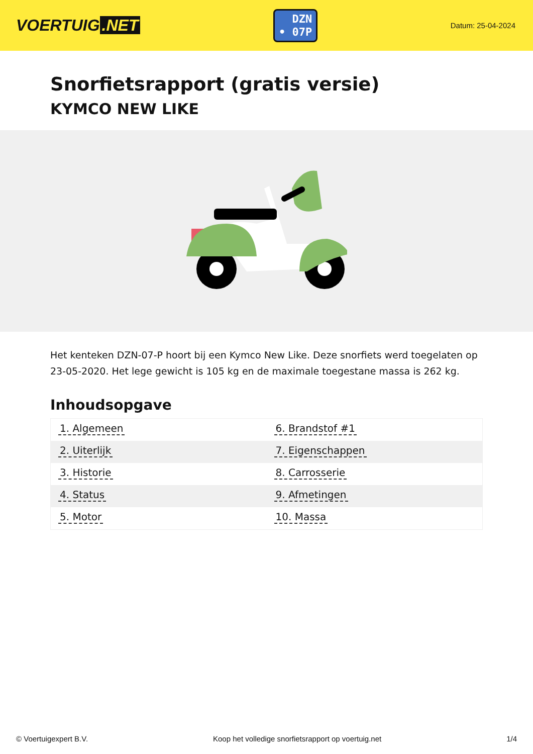VOERTUIG.NET
DZN
• 07P
Datum: 25-04-2024
Snorfietsrapport (gratis versie)
KYMCO NEW LIKE
Het kenteken DZN-07-P hoort bij een Kymco New Like. Deze snorfiets werd toegelaten op 23-05-2020. Het lege gewicht is 105 kg en de maximale toegestane massa is 262 kg.
Inhoudsopgave
| 1. Algemeen | 6. Brandstof #1 |
| 2. Uiterlijk | 7. Eigenschappen |
| 3. Historie | 8. Carrosserie |
| 4. Status | 9. Afmetingen |
| 5. Motor | 10. Massa |
© Voertuigexpert B.V. Koop het volledige snorfietsrapport op voertuig.net 1/4